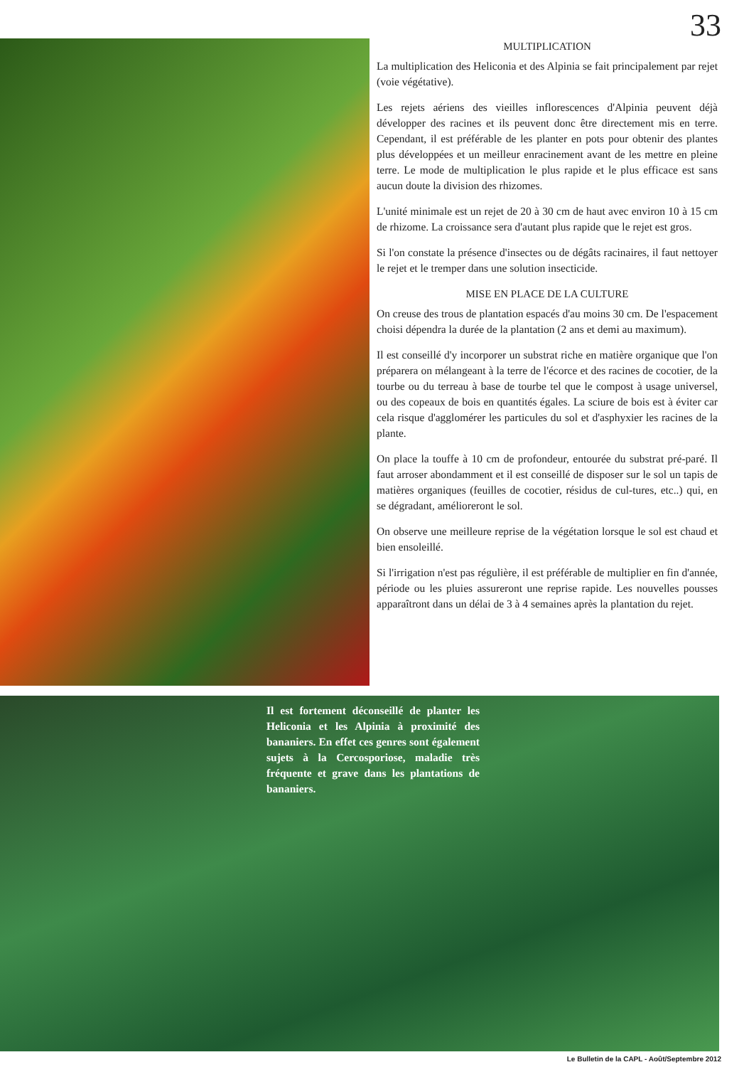33
MULTIPLICATION
La multiplication des Heliconia et des Alpinia se fait principalement par rejet (voie végétative).
Les rejets aériens des vieilles inflorescences d'Alpinia peuvent déjà développer des racines et ils peuvent donc être directement mis en terre. Cependant, il est préférable de les planter en pots pour obtenir des plantes plus développées et un meilleur enracinement avant de les mettre en pleine terre. Le mode de multiplication le plus rapide et le plus efficace est sans aucun doute la division des rhizomes.
L'unité minimale est un rejet de 20 à 30 cm de haut avec environ 10 à 15 cm de rhizome. La croissance sera d'autant plus rapide que le rejet est gros.
Si l'on constate la présence d'insectes ou de dégâts racinaires, il faut nettoyer le rejet et le tremper dans une solution insecticide.
MISE EN PLACE DE LA CULTURE
On creuse des trous de plantation espacés d'au moins 30 cm. De l'espacement choisi dépendra la durée de la plantation (2 ans et demi au maximum).
Il est conseillé d'y incorporer un substrat riche en matière organique que l'on préparera on mélangeant à la terre de l'écorce et des racines de cocotier, de la tourbe ou du terreau à base de tourbe tel que le compost à usage universel, ou des copeaux de bois en quantités égales. La sciure de bois est à éviter car cela risque d'agglomérer les particules du sol et d'asphyxier les racines de la plante.
On place la touffe à 10 cm de profondeur, entourée du substrat pré-paré. Il faut arroser abondamment et il est conseillé de disposer sur le sol un tapis de matières organiques (feuilles de cocotier, résidus de cul-tures, etc..) qui, en se dégradant, amélioreront le sol.
On observe une meilleure reprise de la végétation lorsque le sol est chaud et bien ensoleillé.
Si l'irrigation n'est pas régulière, il est préférable de multiplier en fin d'année, période ou les pluies assureront une reprise rapide. Les nouvelles pousses apparaîtront dans un délai de 3 à 4 semaines après la plantation du rejet.
Il est fortement déconseillé de planter les Heliconia et les Alpinia à proximité des bananiers. En effet ces genres sont également sujets à la Cercosporiose, maladie très fréquente et grave dans les plantations de bananiers.
Le Bulletin de la CAPL - Août/Septembre 2012